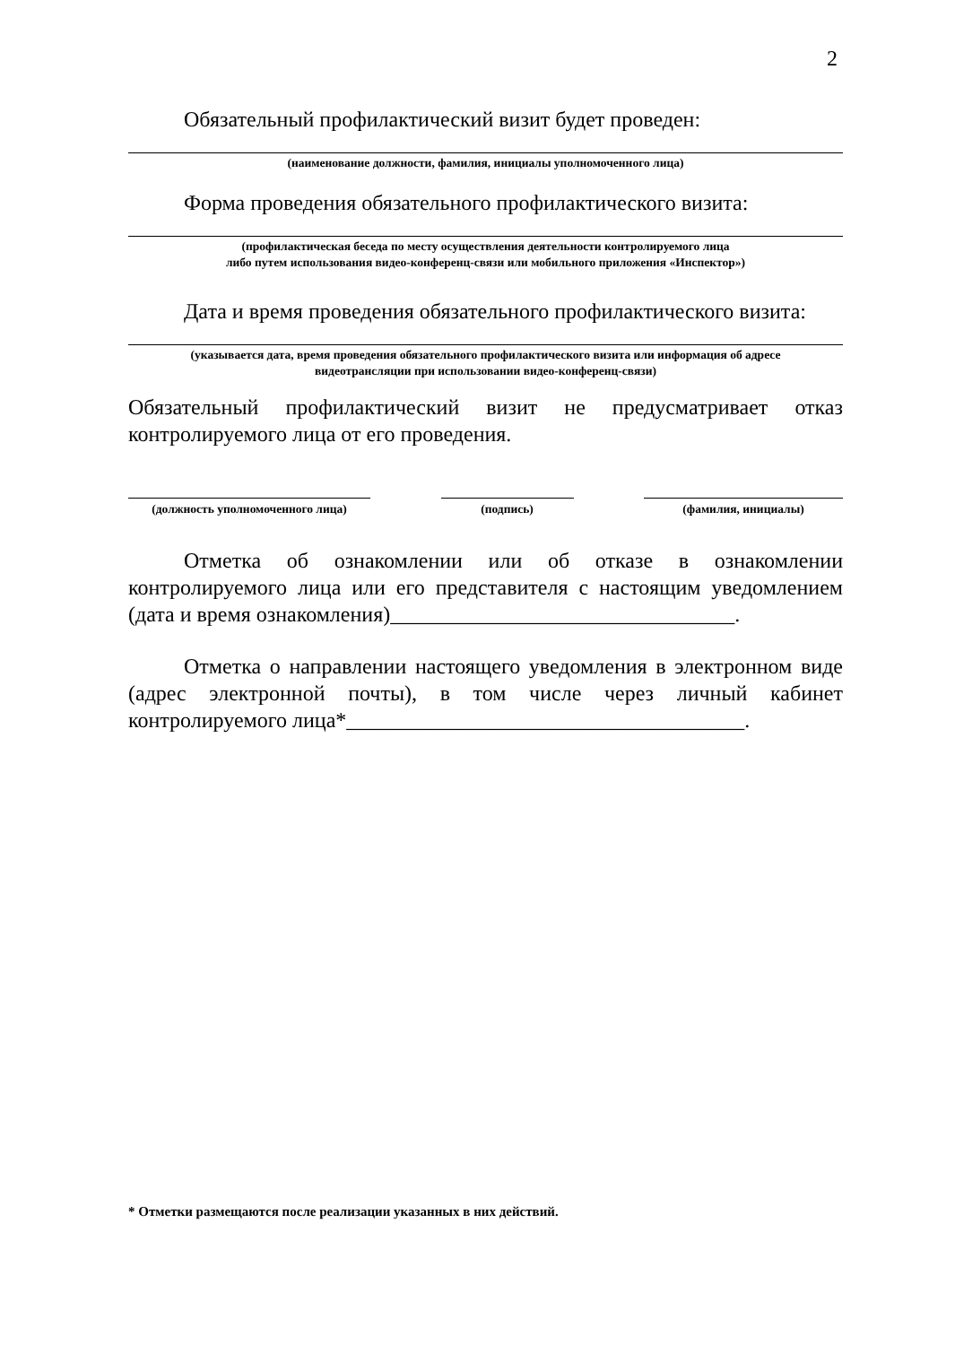2
Обязательный профилактический визит будет проведен:
(наименование должности, фамилия, инициалы уполномоченного лица)
Форма проведения обязательного профилактического визита:
(профилактическая беседа по месту осуществления деятельности контролируемого лица
либо путем использования видео-конференц-связи или мобильного приложения «Инспектор»)
Дата и время проведения обязательного профилактического визита:
(указывается дата, время проведения обязательного профилактического визита или информация об адресе
видеотрансляции при использовании видео-конференц-связи)
Обязательный профилактический визит не предусматривает отказ
контролируемого лица от его проведения.
(должность уполномоченного лица) (подпись) (фамилия, инициалы)
Отметка об ознакомлении или об отказе в ознакомлении
контролируемого лица или его представителя с настоящим уведомлением
(дата и время ознакомления)________________________________.
Отметка о направлении настоящего уведомления в электронном виде
(адрес электронной почты), в том числе через личный кабинет
контролируемого лица*_____________________________________.
* Отметки размещаются после реализации указанных в них действий.